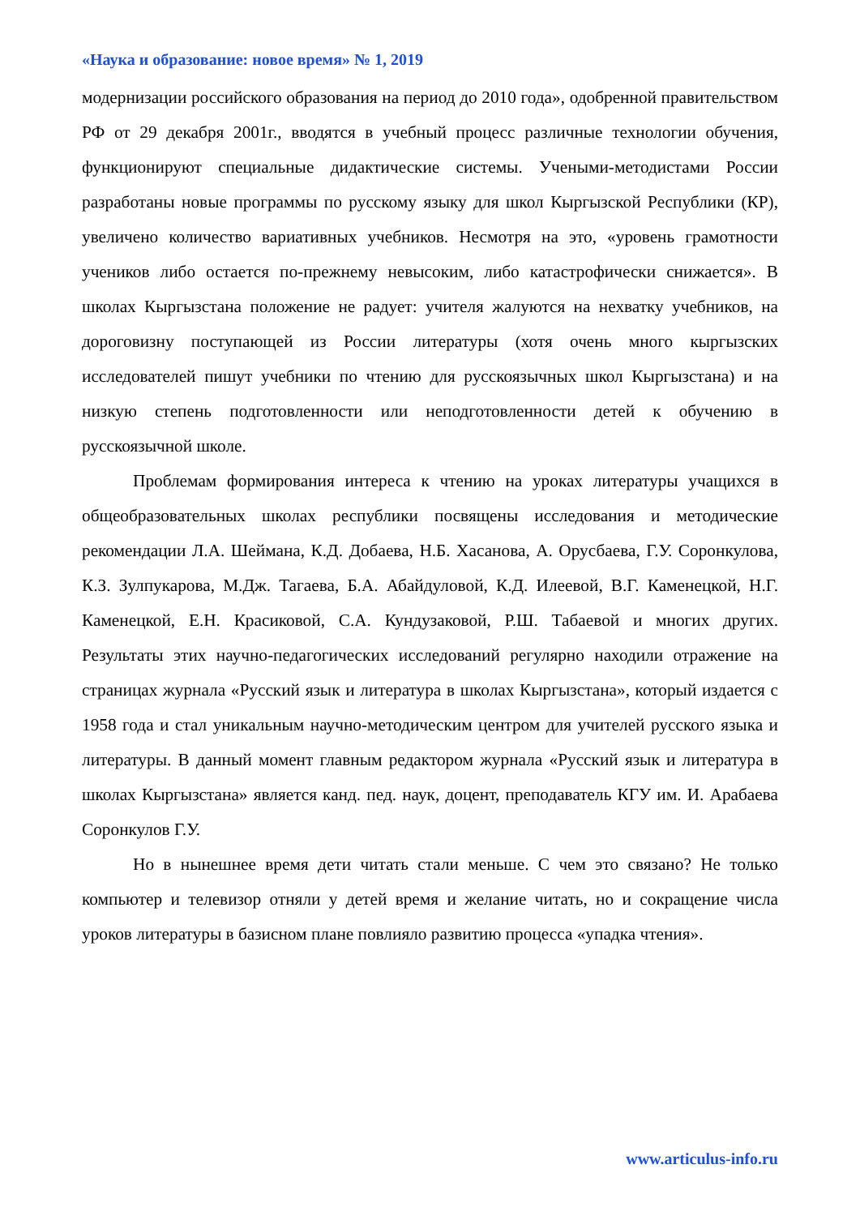«Наука и образование: новое время» № 1, 2019
модернизации российского образования на период до 2010 года», одобренной правительством РФ от 29 декабря 2001г., вводятся в учебный процесс различные технологии обучения, функционируют специальные дидактические системы. Учеными-методистами России разработаны новые программы по русскому языку для школ Кыргызской Республики (КР), увеличено количество вариативных учебников. Несмотря на это, «уровень грамотности учеников либо остается по-прежнему невысоким, либо катастрофически снижается». В школах Кыргызстана положение не радует: учителя жалуются на нехватку учебников, на дороговизну поступающей из России литературы (хотя очень много кыргызских исследователей пишут учебники по чтению для русскоязычных школ Кыргызстана) и на низкую степень подготовленности или неподготовленности детей к обучению в русскоязычной школе.
Проблемам формирования интереса к чтению на уроках литературы учащихся в общеобразовательных школах республики посвящены исследования и методические рекомендации Л.А. Шеймана, К.Д. Добаева, Н.Б. Хасанова, А. Орусбаева, Г.У. Соронкулова, К.З. Зулпукарова, М.Дж. Тагаева, Б.А. Абайдуловой, К.Д. Илеевой, В.Г. Каменецкой, Н.Г. Каменецкой, Е.Н. Красиковой, С.А. Кундузаковой, Р.Ш. Табаевой и многих других. Результаты этих научно-педагогических исследований регулярно находили отражение на страницах журнала «Русский язык и литература в школах Кыргызстана», который издается с 1958 года и стал уникальным научно-методическим центром для учителей русского языка и литературы. В данный момент главным редактором журнала «Русский язык и литература в школах Кыргызстана» является канд. пед. наук, доцент, преподаватель КГУ им. И. Арабаева Соронкулов Г.У.
Но в нынешнее время дети читать стали меньше. С чем это связано? Не только компьютер и телевизор отняли у детей время и желание читать, но и сокращение числа уроков литературы в базисном плане повлияло развитию процесса «упадка чтения».
www.articulus-info.ru